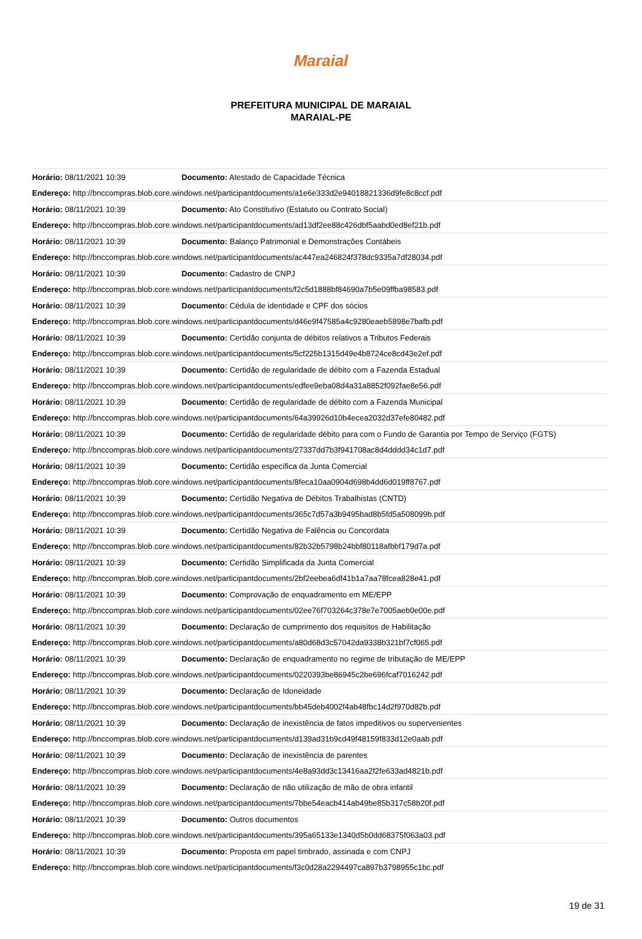Maraial
PREFEITURA MUNICIPAL DE MARAIAL
MARAIAL-PE
| Horário: 08/11/2021 10:39 | Documento: Atestado de Capacidade Técnica |
| Endereço: http://bnccompras.blob.core.windows.net/participantdocuments/a1e6e333d2e94018821336d9fe8c8ccf.pdf | |
| Horário: 08/11/2021 10:39 | Documento: Ato Constitutivo (Estatuto ou Contrato Social) |
| Endereço: http://bnccompras.blob.core.windows.net/participantdocuments/ad13df2ee88c426dbf5aabd0ed8ef21b.pdf | |
| Horário: 08/11/2021 10:39 | Documento: Balanço Patrimonial e Demonstrações Contábeis |
| Endereço: http://bnccompras.blob.core.windows.net/participantdocuments/ac447ea246824f378dc9335a7df28034.pdf | |
| Horário: 08/11/2021 10:39 | Documento: Cadastro de CNPJ |
| Endereço: http://bnccompras.blob.core.windows.net/participantdocuments/f2c5d1888bf84690a7b5e09ffba98583.pdf | |
| Horário: 08/11/2021 10:39 | Documento: Cédula de identidade e CPF dos sócios |
| Endereço: http://bnccompras.blob.core.windows.net/participantdocuments/d46e9f47585a4c9280eaeb5898e7bafb.pdf | |
| Horário: 08/11/2021 10:39 | Documento: Certidão conjunta de débitos relativos a Tributos Federais |
| Endereço: http://bnccompras.blob.core.windows.net/participantdocuments/5cf225b1315d49e4b8724ce8cd43e2ef.pdf | |
| Horário: 08/11/2021 10:39 | Documento: Certidão de regularidade de débito com a Fazenda Estadual |
| Endereço: http://bnccompras.blob.core.windows.net/participantdocuments/edfee9eba08d4a31a8852f092fae8e56.pdf | |
| Horário: 08/11/2021 10:39 | Documento: Certidão de regularidade de débito com a Fazenda Municipal |
| Endereço: http://bnccompras.blob.core.windows.net/participantdocuments/64a39926d10b4ecea2032d37efe80482.pdf | |
| Horário: 08/11/2021 10:39 | Documento: Certidão de regularidade débito para com o Fundo de Garantia por Tempo de Serviço (FGTS) |
| Endereço: http://bnccompras.blob.core.windows.net/participantdocuments/27337dd7b3f941708ac8d4dddd34c1d7.pdf | |
| Horário: 08/11/2021 10:39 | Documento: Certidão específica da Junta Comercial |
| Endereço: http://bnccompras.blob.core.windows.net/participantdocuments/8feca10aa0904d698b4dd6d019ff8767.pdf | |
| Horário: 08/11/2021 10:39 | Documento: Certidão Negativa de Débitos Trabalhistas (CNTD) |
| Endereço: http://bnccompras.blob.core.windows.net/participantdocuments/365c7d57a3b9495bad8b5fd5a508099b.pdf | |
| Horário: 08/11/2021 10:39 | Documento: Certidão Negativa de Falência ou Concordata |
| Endereço: http://bnccompras.blob.core.windows.net/participantdocuments/82b32b5798b24bbf80118afbbf179d7a.pdf | |
| Horário: 08/11/2021 10:39 | Documento: Certidão Simplificada da Junta Comercial |
| Endereço: http://bnccompras.blob.core.windows.net/participantdocuments/2bf2eebea6df41b1a7aa78fcea828e41.pdf | |
| Horário: 08/11/2021 10:39 | Documento: Comprovação de enquadramento em ME/EPP |
| Endereço: http://bnccompras.blob.core.windows.net/participantdocuments/02ee76f703264c378e7e7005aeb0e00e.pdf | |
| Horário: 08/11/2021 10:39 | Documento: Declaração de cumprimento dos requisitos de Habilitação |
| Endereço: http://bnccompras.blob.core.windows.net/participantdocuments/a80d68d3c57042da9338b321bf7cf065.pdf | |
| Horário: 08/11/2021 10:39 | Documento: Declaração de enquadramento no regime de tributação de ME/EPP |
| Endereço: http://bnccompras.blob.core.windows.net/participantdocuments/0220393be86945c2be696fcaf7016242.pdf | |
| Horário: 08/11/2021 10:39 | Documento: Declaração de Idoneidade |
| Endereço: http://bnccompras.blob.core.windows.net/participantdocuments/bb45deb4002f4ab48fbc14d2f970d82b.pdf | |
| Horário: 08/11/2021 10:39 | Documento: Declaração de inexistência de fatos impeditivos ou supervenientes |
| Endereço: http://bnccompras.blob.core.windows.net/participantdocuments/d139ad31b9cd49f48159f833d12e0aab.pdf | |
| Horário: 08/11/2021 10:39 | Documento: Declaração de inexistência de parentes |
| Endereço: http://bnccompras.blob.core.windows.net/participantdocuments/4e8a93dd3c13416aa2f2fe633ad4821b.pdf | |
| Horário: 08/11/2021 10:39 | Documento: Declaração de não utilização de mão de obra infantil |
| Endereço: http://bnccompras.blob.core.windows.net/participantdocuments/7bbe54eacb414ab49be85b317c58b20f.pdf | |
| Horário: 08/11/2021 10:39 | Documento: Outros documentos |
| Endereço: http://bnccompras.blob.core.windows.net/participantdocuments/395a65133e1340d5b0dd68375f063a03.pdf | |
| Horário: 08/11/2021 10:39 | Documento: Proposta em papel timbrado, assinada e com CNPJ |
| Endereço: http://bnccompras.blob.core.windows.net/participantdocuments/f3c0d28a2294497ca897b3798955c1bc.pdf | |
19 de 31